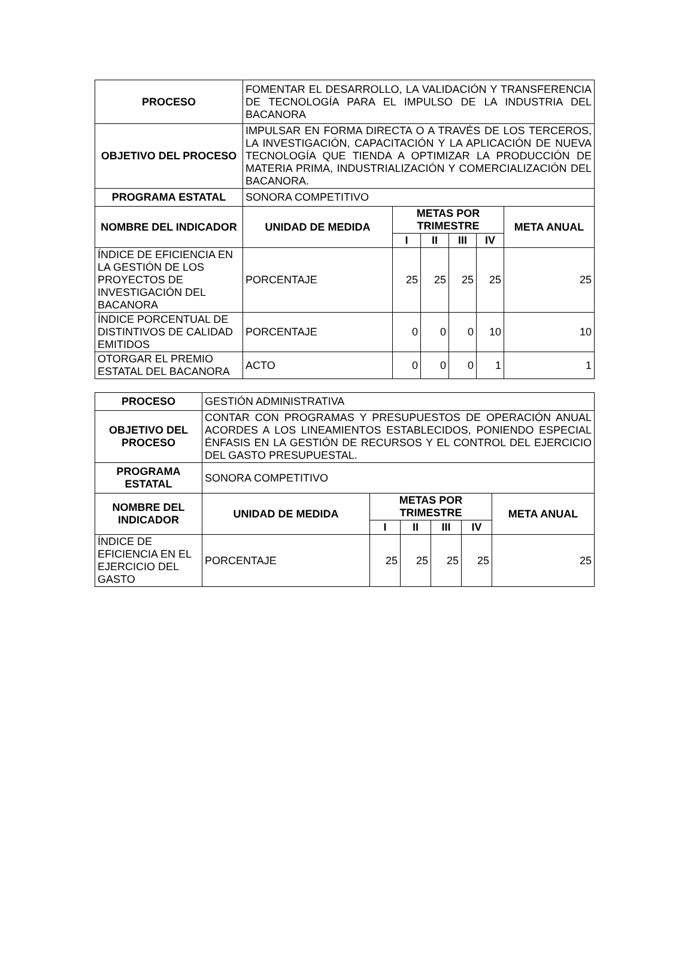| PROCESO | FOMENTAR EL DESARROLLO, LA VALIDACIÓN Y TRANSFERENCIA DE TECNOLOGÍA PARA EL IMPULSO DE LA INDUSTRIA DEL BACANORA | | | | | |
| OBJETIVO DEL PROCESO | IMPULSAR EN FORMA DIRECTA O A TRAVÉS DE LOS TERCEROS, LA INVESTIGACIÓN, CAPACITACIÓN Y LA APLICACIÓN DE NUEVA TECNOLOGÍA QUE TIENDA A OPTIMIZAR LA PRODUCCIÓN DE MATERIA PRIMA, INDUSTRIALIZACIÓN Y COMERCIALIZACIÓN DEL BACANORA. | | | | | |
| PROGRAMA ESTATAL | SONORA COMPETITIVO | | | | | |
| NOMBRE DEL INDICADOR | UNIDAD DE MEDIDA | METAS POR TRIMESTRE | | | | META ANUAL |
| | | I | II | III | IV | |
| ÍNDICE DE EFICIENCIA EN LA GESTIÓN DE LOS PROYECTOS DE INVESTIGACIÓN DEL BACANORA | PORCENTAJE | 25 | 25 | 25 | 25 | 25 |
| ÍNDICE PORCENTUAL DE DISTINTIVOS DE CALIDAD EMITIDOS | PORCENTAJE | 0 | 0 | 0 | 10 | 10 |
| OTORGAR EL PREMIO ESTATAL DEL BACANORA | ACTO | 0 | 0 | 0 | 1 | 1 |
| PROCESO | GESTIÓN ADMINISTRATIVA | | | | | |
| OBJETIVO DEL PROCESO | CONTAR CON PROGRAMAS Y PRESUPUESTOS DE OPERACIÓN ANUAL ACORDES A LOS LINEAMIENTOS ESTABLECIDOS, PONIENDO ESPECIAL ÉNFASIS EN LA GESTIÓN DE RECURSOS Y EL CONTROL DEL EJERCICIO DEL GASTO PRESUPUESTAL. | | | | | |
| PROGRAMA ESTATAL | SONORA COMPETITIVO | | | | | |
| NOMBRE DEL INDICADOR | UNIDAD DE MEDIDA | METAS POR TRIMESTRE | | | | META ANUAL |
| | | I | II | III | IV | |
| ÍNDICE DE EFICIENCIA EN EL EJERCICIO DEL GASTO | PORCENTAJE | 25 | 25 | 25 | 25 | 25 |